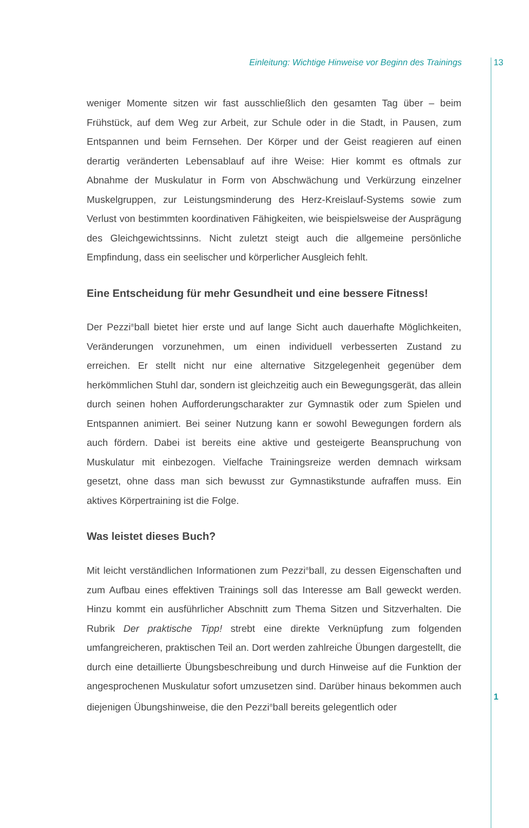Einleitung: Wichtige Hinweise vor Beginn des Trainings 13
weniger Momente sitzen wir fast ausschließlich den gesamten Tag über – beim Frühstück, auf dem Weg zur Arbeit, zur Schule oder in die Stadt, in Pausen, zum Entspannen und beim Fernsehen. Der Körper und der Geist reagieren auf einen derartig veränderten Lebensablauf auf ihre Weise: Hier kommt es oftmals zur Abnahme der Muskulatur in Form von Abschwächung und Verkürzung einzelner Muskelgruppen, zur Leistungsminderung des Herz-Kreislauf-Systems sowie zum Verlust von bestimmten koordinativen Fähigkeiten, wie beispielsweise der Ausprägung des Gleichgewichtssinns. Nicht zuletzt steigt auch die allgemeine persönliche Empfindung, dass ein seelischer und körperlicher Ausgleich fehlt.
Eine Entscheidung für mehr Gesundheit und eine bessere Fitness!
Der Pezzi<sup>®</sup>ball bietet hier erste und auf lange Sicht auch dauerhafte Möglichkeiten, Veränderungen vorzunehmen, um einen individuell verbesserten Zustand zu erreichen. Er stellt nicht nur eine alternative Sitzgelegenheit gegenüber dem herkömmlichen Stuhl dar, sondern ist gleichzeitig auch ein Bewegungsgerät, das allein durch seinen hohen Aufforderungscharakter zur Gymnastik oder zum Spielen und Entspannen animiert. Bei seiner Nutzung kann er sowohl Bewegungen fordern als auch fördern. Dabei ist bereits eine aktive und gesteigerte Beanspruchung von Muskulatur mit einbezogen. Vielfache Trainingsreize werden demnach wirksam gesetzt, ohne dass man sich bewusst zur Gymnastikstunde aufraffen muss. Ein aktives Körpertraining ist die Folge.
Was leistet dieses Buch?
Mit leicht verständlichen Informationen zum Pezzi<sup>®</sup>ball, zu dessen Eigenschaften und zum Aufbau eines effektiven Trainings soll das Interesse am Ball geweckt werden. Hinzu kommt ein ausführlicher Abschnitt zum Thema Sitzen und Sitzverhalten. Die Rubrik Der praktische Tipp! strebt eine direkte Verknüpfung zum folgenden umfangreicheren, praktischen Teil an. Dort werden zahlreiche Übungen dargestellt, die durch eine detaillierte Übungsbeschreibung und durch Hinweise auf die Funktion der angesprochenen Muskulatur sofort umzusetzen sind. Darüber hinaus bekommen auch diejenigen Übungshinweise, die den Pezzi<sup>®</sup>ball bereits gelegentlich oder
1